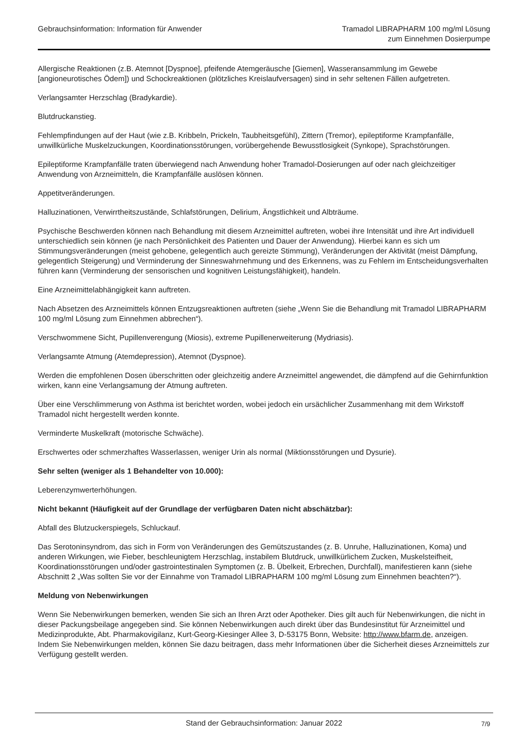Gebrauchsinformation: Information für Anwender
Tramadol LIBRAPHARM 100 mg/ml Lösung
zum Einnehmen Dosierpumpe
Allergische Reaktionen (z.B. Atemnot [Dyspnoe], pfeifende Atemgeräusche [Giemen], Wasseransammlung im Gewebe [angioneurotisches Ödem]) und Schockreaktionen (plötzliches Kreislaufversagen) sind in sehr seltenen Fällen aufgetreten.
Verlangsamter Herzschlag (Bradykardie).
Blutdruckanstieg.
Fehlempfindungen auf der Haut (wie z.B. Kribbeln, Prickeln, Taubheitsgefühl), Zittern (Tremor), epileptiforme Krampfanfälle, unwillkürliche Muskelzuckungen, Koordinationsstörungen, vorübergehende Bewusstlosigkeit (Synkope), Sprachstörungen.
Epileptiforme Krampfanfälle traten überwiegend nach Anwendung hoher Tramadol-Dosierungen auf oder nach gleichzeitiger Anwendung von Arzneimitteln, die Krampfanfälle auslösen können.
Appetitveränderungen.
Halluzinationen, Verwirrtheitszustände, Schlafstörungen, Delirium, Ängstlichkeit und Albträume.
Psychische Beschwerden können nach Behandlung mit diesem Arzneimittel auftreten, wobei ihre Intensität und ihre Art individuell unterschiedlich sein können (je nach Persönlichkeit des Patienten und Dauer der Anwendung). Hierbei kann es sich um Stimmungsveränderungen (meist gehobene, gelegentlich auch gereizte Stimmung), Veränderungen der Aktivität (meist Dämpfung, gelegentlich Steigerung) und Verminderung der Sinneswahrnehmung und des Erkennens, was zu Fehlern im Entscheidungsverhalten führen kann (Verminderung der sensorischen und kognitiven Leistungsfähigkeit), handeln.
Eine Arzneimittelabhängigkeit kann auftreten.
Nach Absetzen des Arzneimittels können Entzugsreaktionen auftreten (siehe „Wenn Sie die Behandlung mit Tramadol LIBRAPHARM 100 mg/ml Lösung zum Einnehmen abbrechen“).
Verschwommene Sicht, Pupillenverengung (Miosis), extreme Pupillenerweiterung (Mydriasis).
Verlangsamte Atmung (Atemdepression), Atemnot (Dyspnoe).
Werden die empfohlenen Dosen überschritten oder gleichzeitig andere Arzneimittel angewendet, die dämpfend auf die Gehirnfunktion wirken, kann eine Verlangsamung der Atmung auftreten.
Über eine Verschlimmerung von Asthma ist berichtet worden, wobei jedoch ein ursächlicher Zusammenhang mit dem Wirkstoff Tramadol nicht hergestellt werden konnte.
Verminderte Muskelkraft (motorische Schwäche).
Erschwertes oder schmerzhaftes Wasserlassen, weniger Urin als normal (Miktionsstörungen und Dysurie).
Sehr selten (weniger als 1 Behandelter von 10.000):
Leberenzymwerterhöhungen.
Nicht bekannt (Häufigkeit auf der Grundlage der verfügbaren Daten nicht abschätzbar):
Abfall des Blutzuckerspiegels, Schluckauf.
Das Serotoninsyndrom, das sich in Form von Veränderungen des Gemütszustandes (z. B. Unruhe, Halluzinationen, Koma) und anderen Wirkungen, wie Fieber, beschleunigtem Herzschlag, instabilem Blutdruck, unwillkürlichem Zucken, Muskelsteifheit, Koordinationsstörungen und/oder gastrointestinalen Symptomen (z. B. Übelkeit, Erbrechen, Durchfall), manifestieren kann (siehe Abschnitt 2 „Was sollten Sie vor der Einnahme von Tramadol LIBRAPHARM 100 mg/ml Lösung zum Einnehmen beachten?“).
Meldung von Nebenwirkungen
Wenn Sie Nebenwirkungen bemerken, wenden Sie sich an Ihren Arzt oder Apotheker. Dies gilt auch für Nebenwirkungen, die nicht in dieser Packungsbeilage angegeben sind. Sie können Nebenwirkungen auch direkt über das Bundesinstitut für Arzneimittel und Medizinprodukte, Abt. Pharmakovigilanz, Kurt-Georg-Kiesinger Allee 3, D-53175 Bonn, Website: http://www.bfarm.de, anzeigen. Indem Sie Nebenwirkungen melden, können Sie dazu beitragen, dass mehr Informationen über die Sicherheit dieses Arzneimittels zur Verfügung gestellt werden.
Stand der Gebrauchsinformation: Januar 2022 7/9